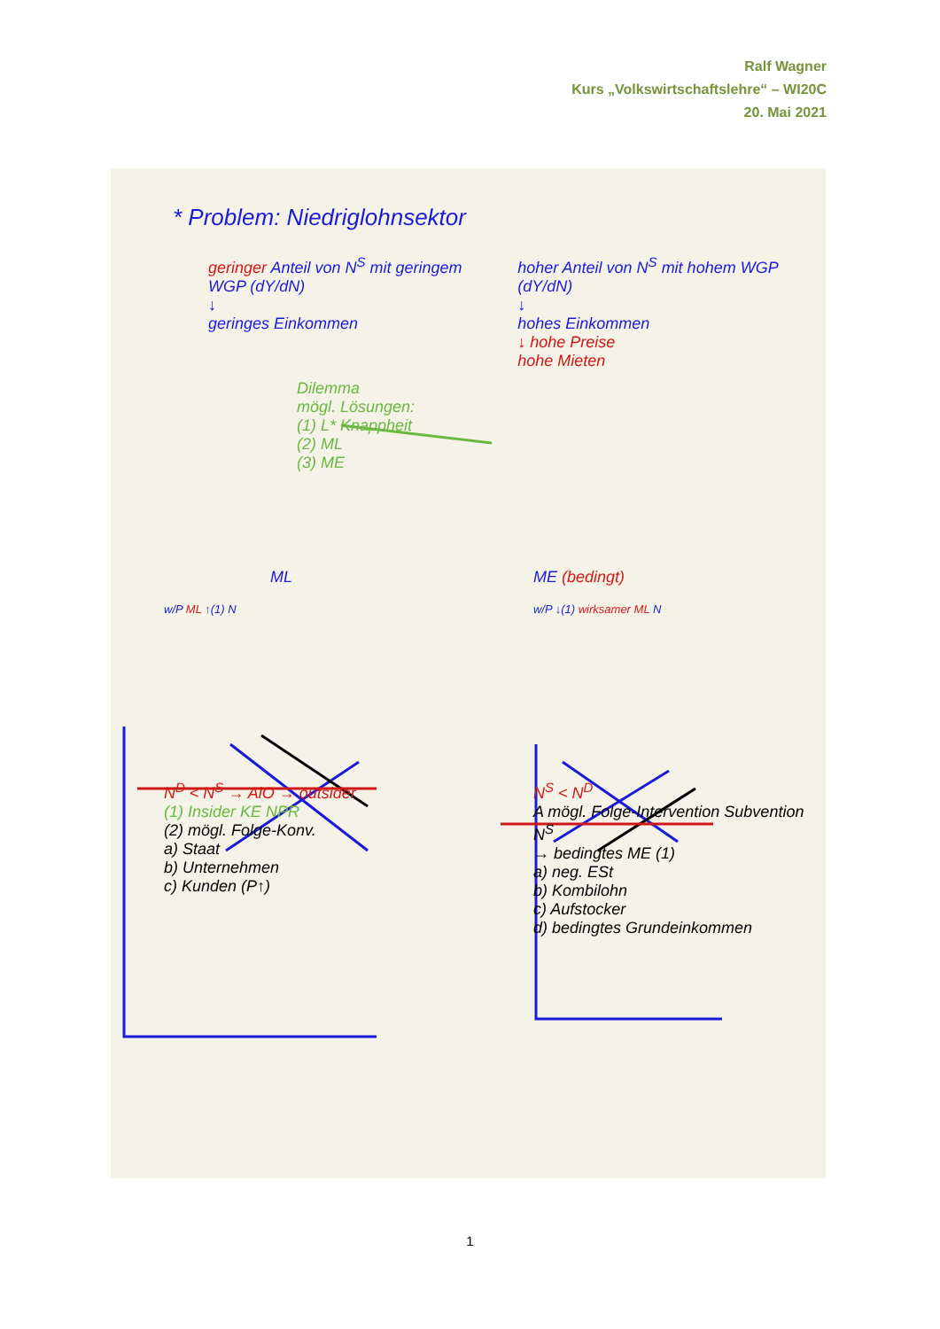Ralf Wagner
Kurs „Volkswirtschaftslehre“ – WI20C
20. Mai 2021
* Problem: Niedriglohnsektor
geringer Anteil von N<sup>S</sup> mit geringem WGP (dY/dN)
↓
geringes Einkommen
hoher Anteil von N<sup>S</sup> mit hohem WGP (dY/dN)
↓
hohes Einkommen
↓ hohe Preise
hohe Mieten
Dilemma
mögl. Lösungen:
(1) L* Knappheit
(2) ML
(3) ME
ML
w/P ML ↑(1) N
N<sup>D</sup> < N<sup>S</sup> → AlO → outsider
(1) Insider KE NPR
(2) mögl. Folge-Konv.
a) Staat
b) Unternehmen
c) Kunden (P↑)
ME (bedingt)
w/P ↓(1) wirksamer ML N
N<sup>S</sup> < N<sup>D</sup>
A mögl. Folge-Intervention Subvention N<sup>S</sup>
→ bedingtes ME (1)
a) neg. ESt
b) Kombilohn
c) Aufstocker
d) bedingtes Grundeinkommen
1